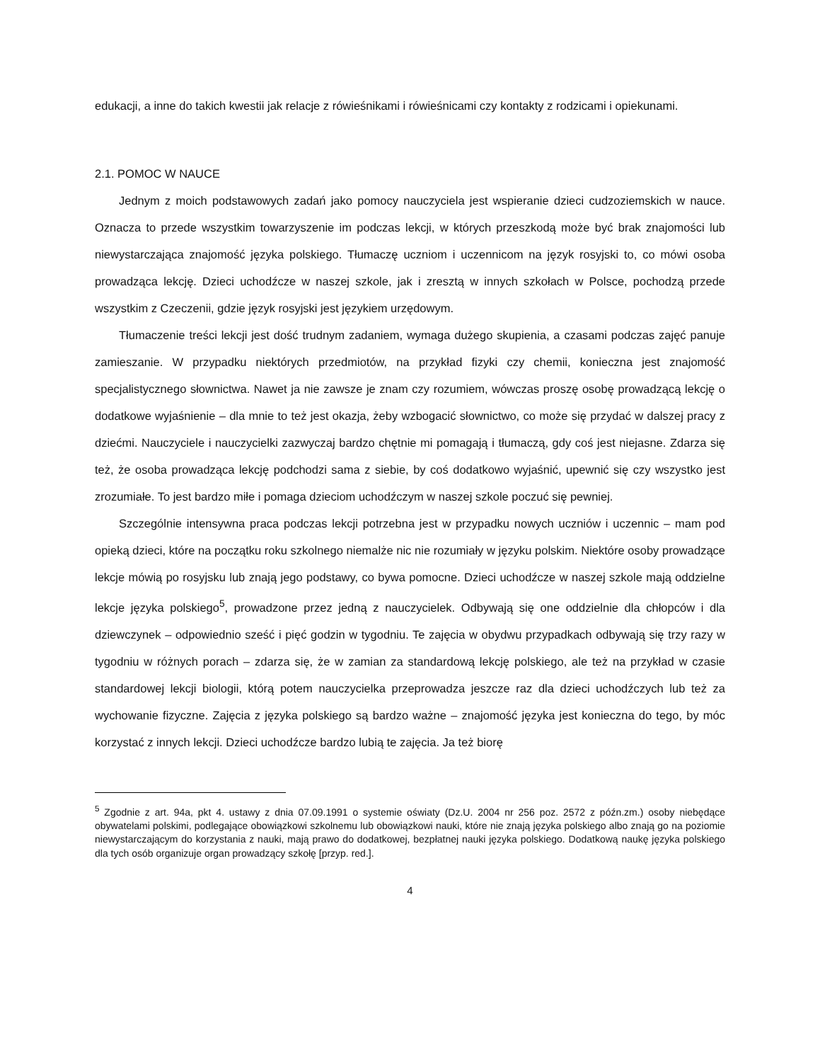edukacji, a inne do takich kwestii jak relacje z rówieśnikami i rówieśnicami czy kontakty z rodzicami i opiekunami.
2.1. POMOC W NAUCE
Jednym z moich podstawowych zadań jako pomocy nauczyciela jest wspieranie dzieci cudzoziemskich w nauce. Oznacza to przede wszystkim towarzyszenie im podczas lekcji, w których przeszkodą może być brak znajomości lub niewystarczająca znajomość języka polskiego. Tłumaczę uczniom i uczennicom na język rosyjski to, co mówi osoba prowadząca lekcję. Dzieci uchodźcze w naszej szkole, jak i zresztą w innych szkołach w Polsce, pochodzą przede wszystkim z Czeczenii, gdzie język rosyjski jest językiem urzędowym.
Tłumaczenie treści lekcji jest dość trudnym zadaniem, wymaga dużego skupienia, a czasami podczas zajęć panuje zamieszanie. W przypadku niektórych przedmiotów, na przykład fizyki czy chemii, konieczna jest znajomość specjalistycznego słownictwa. Nawet ja nie zawsze je znam czy rozumiem, wówczas proszę osobę prowadzącą lekcję o dodatkowe wyjaśnienie – dla mnie to też jest okazja, żeby wzbogacić słownictwo, co może się przydać w dalszej pracy z dziećmi. Nauczyciele i nauczycielki zazwyczaj bardzo chętnie mi pomagają i tłumaczą, gdy coś jest niejasne. Zdarza się też, że osoba prowadząca lekcję podchodzi sama z siebie, by coś dodatkowo wyjaśnić, upewnić się czy wszystko jest zrozumiałe. To jest bardzo miłe i pomaga dzieciom uchodźczym w naszej szkole poczuć się pewniej.
Szczególnie intensywna praca podczas lekcji potrzebna jest w przypadku nowych uczniów i uczennic – mam pod opieką dzieci, które na początku roku szkolnego niemalże nic nie rozumiały w języku polskim. Niektóre osoby prowadzące lekcje mówią po rosyjsku lub znają jego podstawy, co bywa pomocne. Dzieci uchodźcze w naszej szkole mają oddzielne lekcje języka polskiego<sup>5</sup>, prowadzone przez jedną z nauczycielek. Odbywają się one oddzielnie dla chłopców i dla dziewczynek – odpowiednio sześć i pięć godzin w tygodniu. Te zajęcia w obydwu przypadkach odbywają się trzy razy w tygodniu w różnych porach – zdarza się, że w zamian za standardową lekcję polskiego, ale też na przykład w czasie standardowej lekcji biologii, którą potem nauczycielka przeprowadza jeszcze raz dla dzieci uchodźczych lub też za wychowanie fizyczne. Zajęcia z języka polskiego są bardzo ważne – znajomość języka jest konieczna do tego, by móc korzystać z innych lekcji. Dzieci uchodźcze bardzo lubią te zajęcia. Ja też biorę
<sup>5</sup> Zgodnie z art. 94a, pkt 4. ustawy z dnia 07.09.1991 o systemie oświaty (Dz.U. 2004 nr 256 poz. 2572 z późn.zm.) osoby niebędące obywatelami polskimi, podlegające obowiązkowi szkolnemu lub obowiązkowi nauki, które nie znają języka polskiego albo znają go na poziomie niewystarczającym do korzystania z nauki, mają prawo do dodatkowej, bezpłatnej nauki języka polskiego. Dodatkową naukę języka polskiego dla tych osób organizuje organ prowadzący szkołę [przyp. red.].
4